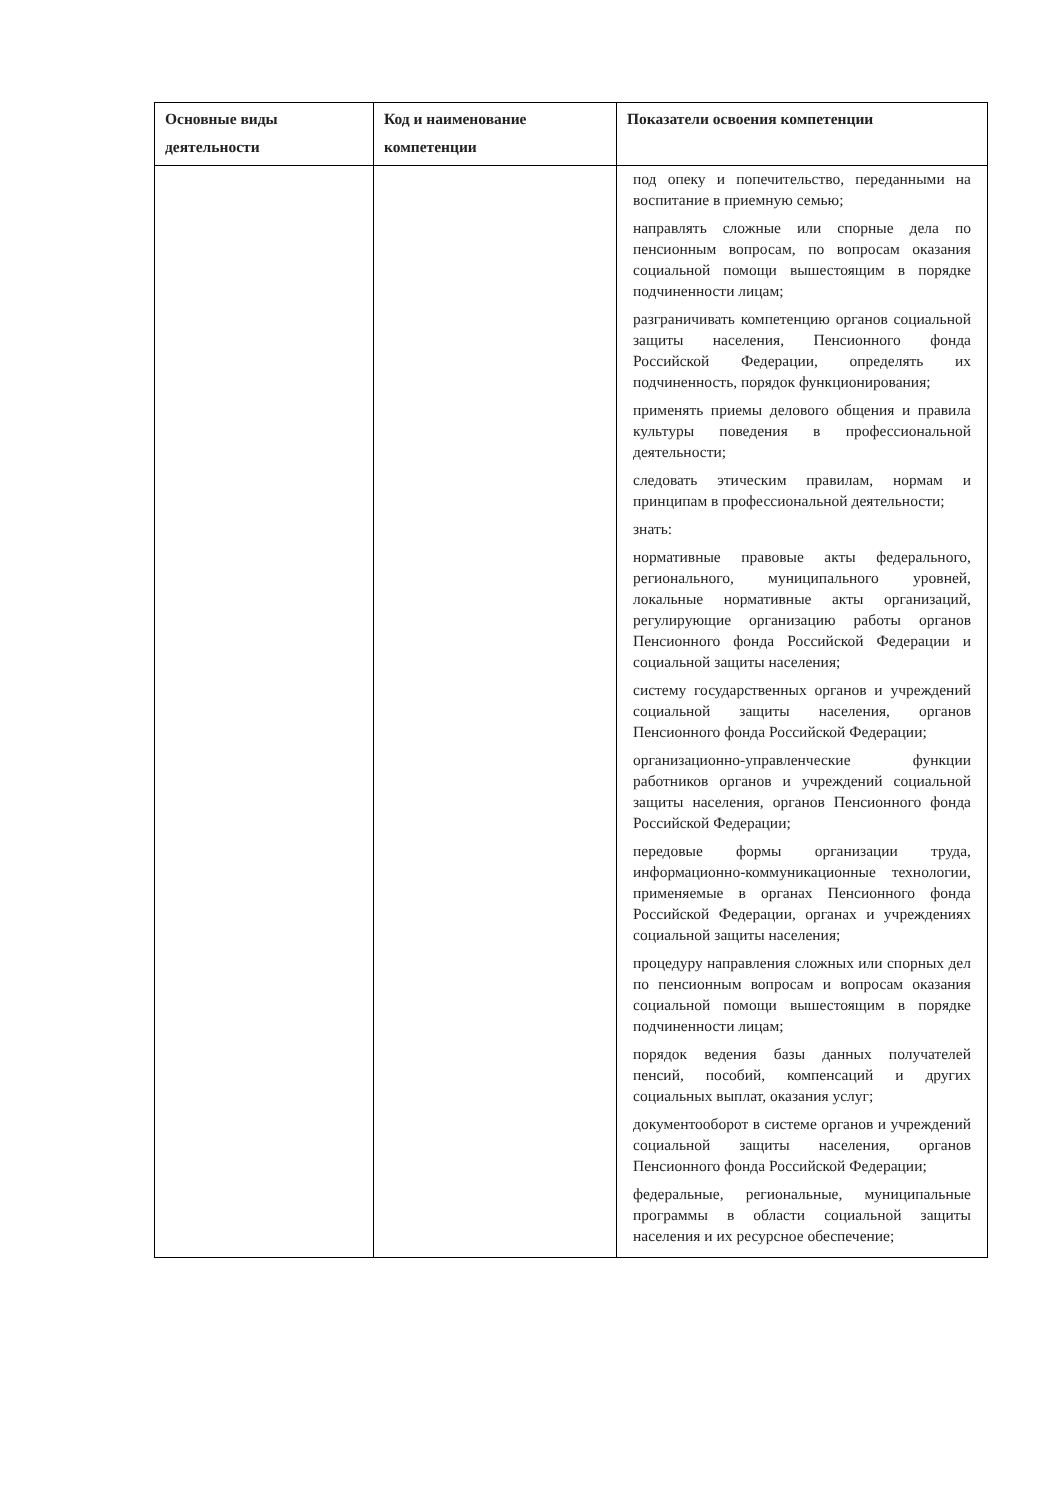| Основные виды деятельности | Код и наименование компетенции | Показатели освоения компетенции |
| --- | --- | --- |
| | | под опеку и попечительство, переданными на воспитание в приемную семью; направлять сложные или спорные дела по пенсионным вопросам, по вопросам оказания социальной помощи вышестоящим в порядке подчиненности лицам; разграничивать компетенцию органов социальной защиты населения, Пенсионного фонда Российской Федерации, определять их подчиненность, порядок функционирования; применять приемы делового общения и правила культуры поведения в профессиональной деятельности; следовать этическим правилам, нормам и принципам в профессиональной деятельности; знать: нормативные правовые акты федерального, регионального, муниципального уровней, локальные нормативные акты организаций, регулирующие организацию работы органов Пенсионного фонда Российской Федерации и социальной защиты населения; систему государственных органов и учреждений социальной защиты населения, органов Пенсионного фонда Российской Федерации; организационно-управленческие функции работников органов и учреждений социальной защиты населения, органов Пенсионного фонда Российской Федерации; передовые формы организации труда, информационно-коммуникационные технологии, применяемые в органах Пенсионного фонда Российской Федерации, органах и учреждениях социальной защиты населения; процедуру направления сложных или спорных дел по пенсионным вопросам и вопросам оказания социальной помощи вышестоящим в порядке подчиненности лицам; порядок ведения базы данных получателей пенсий, пособий, компенсаций и других социальных выплат, оказания услуг; документооборот в системе органов и учреждений социальной защиты населения, органов Пенсионного фонда Российской Федерации; федеральные, региональные, муниципальные программы в области социальной защиты населения и их ресурсное обеспечение; |